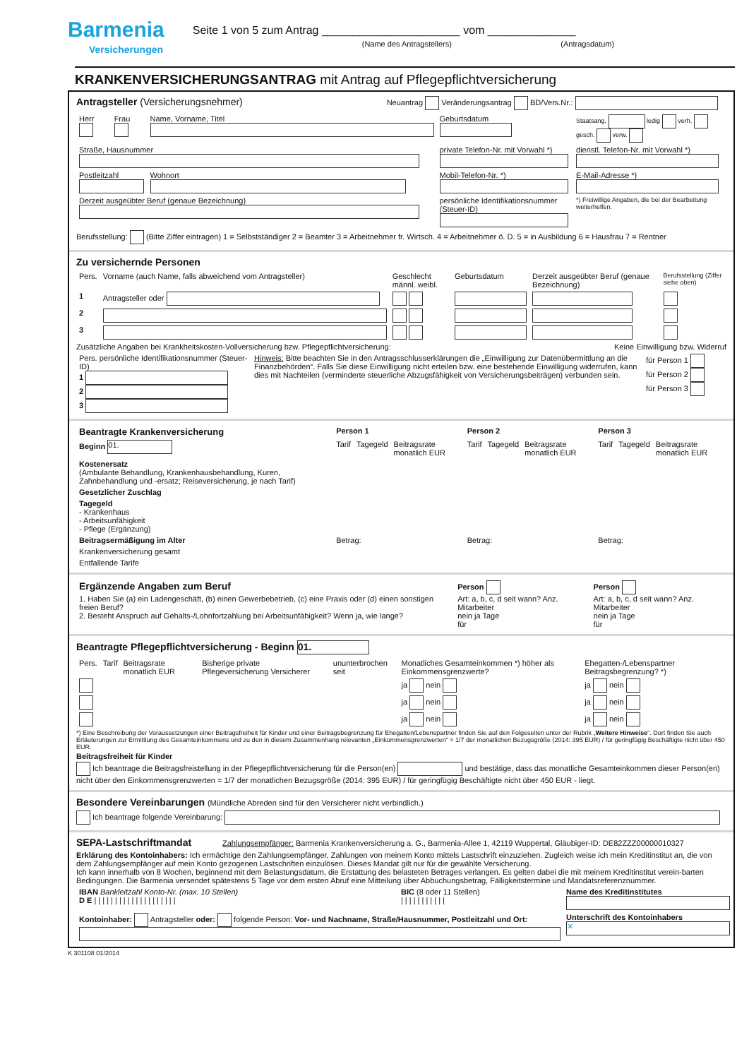Barmenia
Versicherungen
Seite 1 von 5 zum Antrag ______________________ vom ______________
(Name des Antragstellers) (Antragsdatum)
KRANKENVERSICHERUNGSANTRAG mit Antrag auf Pflegepflichtversicherung
Antragsteller (Versicherungsnehmer) Neuantrag Veränderungsantrag BD/Vers.Nr.:
| Herr | Frau | Name, Vorname, Titel | Geburtsdatum | Staatsang. ledig verh. gesch. verw. |
| Straße, Hausnummer | | | private Telefon-Nr. mit Vorwahl *) | dienstl. Telefon-Nr. mit Vorwahl *) |
| Postleitzahl | | Wohnort | Mobil-Telefon-Nr. *) | E-Mail-Adresse *) |
| Derzeit ausgeübter Beruf (genaue Bezeichnung) | | | persönliche Identifikationsnummer (Steuer-ID) | *) Freiwillige Angaben, die bei der Bearbeitung weiterhelfen. |
Berufsstellung: (Bitte Ziffer eintragen) 1 = Selbstständiger 2 = Beamter 3 = Arbeitnehmer fr. Wirtsch. 4 = Arbeitnehmer ö. D. 5 = in Ausbildung 6 = Hausfrau 7 = Rentner
Zu versichernde Personen
| Pers. | Vorname (auch Name, falls abweichend vom Antragsteller) | Geschlecht männl. weibl. | Geburtsdatum | Derzeit ausgeübter Beruf (genaue Bezeichnung) | Berufsstellung (Ziffer siehe oben) |
| --- | --- | --- | --- | --- | --- |
| 1 | Antragsteller oder | | | | |
| 2 | | | | | |
| 3 | | | | | |
Zusätzliche Angaben bei Krankheitskosten-Vollversicherung bzw. Pflegepflichtversicherung: Keine Einwilligung bzw. Widerruf
| Pers. persönliche Identifikationsnummer (Steuer-ID) 1 2 3 | Hinweis: Bitte beachten Sie in den Antragsschlusserklärungen die „Einwilligung zur Datenübermittlung an die Finanzbehörden“. Falls Sie diese Einwilligung nicht erteilen bzw. eine bestehende Einwilligung widerrufen, kann dies mit Nachteilen (verminderte steuerliche Abzugsfähigkeit von Versicherungsbeiträgen) verbunden sein. | für Person 1 für Person 2 für Person 3 |
| Beantragte Krankenversicherung | Person 1 | | | Person 2 | | | Person 3 | | |
| --- | --- | --- | --- | --- | --- | --- | --- | --- | --- |
| Beginn 01. | Tarif | Tagegeld | Beitragsrate monatlich EUR | Tarif | Tagegeld | Beitragsrate monatlich EUR | Tarif | Tagegeld | Beitragsrate monatlich EUR |
| Kostenersatz (Ambulante Behandlung, Krankenhausbehandlung, Kuren, Zahnbehandlung und -ersatz; Reiseversicherung, je nach Tarif) | | | | | | | | | |
| Gesetzlicher Zuschlag | | | | | | | | | |
| Tagegeld - Krankenhaus - Arbeitsunfähigkeit - Pflege (Ergänzung) | | | | | | | | | |
| Beitragsermäßigung im Alter | Betrag: | | | Betrag: | | | Betrag: | | |
| Krankenversicherung gesamt | | | | | | | | | |
| Entfallende Tarife | | | | | | | | | |
| Ergänzende Angaben zum Beruf 1. Haben Sie (a) ein Ladengeschäft, (b) einen Gewerbebetrieb, (c) eine Praxis oder (d) einen sonstigen freien Beruf? 2. Besteht Anspruch auf Gehalts-/Lohnfortzahlung bei Arbeitsunfähigkeit? Wenn ja, wie lange? | Person Art: a, b, c, d seit wann? Anz. Mitarbeiter nein ja Tage für | Person Art: a, b, c, d seit wann? Anz. Mitarbeiter nein ja Tage für |
Beantragte Pflegepflichtversicherung - Beginn 01.
| Pers. | Tarif | Beitragsrate monatlich EUR | Bisherige private Pflegeversicherung Versicherer | ununterbrochen seit | Monatliches Gesamteinkommen *) höher als Einkommensgrenzwerte? | Ehegatten-/Lebenspartner Beitragsbegrenzung? *) |
| --- | --- | --- | --- | --- | --- | --- |
| | | | | | ja nein | ja nein |
| | | | | | ja nein | ja nein |
| | | | | | ja nein | ja nein |
*) Eine Beschreibung der Voraussetzungen einer Beitragsfreiheit für Kinder und einer Beitragsbegrenzung für Ehegatten/Lebenspartner finden Sie auf den Folgeseiten unter der Rubrik „Weitere Hinweise“. Dort finden Sie auch Erläuterungen zur Ermittlung des Gesamteinkommens und zu den in diesem Zusammenhang relevanten „Einkommensgrenzwerten“ = 1/7 der monatlichen Bezugsgröße (2014: 395 EUR) / für geringfügig Beschäftigte nicht über 450 EUR.
Beitragsfreiheit für Kinder
Ich beantrage die Beitragsfreistellung in der Pflegepflichtversicherung für die Person(en) und bestätige, dass das monatliche Gesamteinkommen dieser Person(en) nicht über den Einkommensgrenzwerten = 1/7 der monatlichen Bezugsgröße (2014: 395 EUR) / für geringfügig Beschäftigte nicht über 450 EUR - liegt.
Besondere Vereinbarungen (Mündliche Abreden sind für den Versicherer nicht verbindlich.)
Ich beantrage folgende Vereinbarung:
SEPA-Lastschriftmandat Zahlungsempfänger: Barmenia Krankenversicherung a. G., Barmenia-Allee 1, 42119 Wuppertal, Gläubiger-ID: DE82ZZZ00000010327
Erklärung des Kontoinhabers: Ich ermächtige den Zahlungsempfänger, Zahlungen von meinem Konto mittels Lastschrift einzuziehen. Zugleich weise ich mein Kreditinstitut an, die von dem Zahlungsempfänger auf mein Konto gezogenen Lastschriften einzulösen. Dieses Mandat gilt nur für die gewählte Versicherung.
Ich kann innerhalb von 8 Wochen, beginnend mit dem Belastungsdatum, die Erstattung des belasteten Betrages verlangen. Es gelten dabei die mit meinem Kreditinstitut verein-barten Bedingungen. Die Barmenia versendet spätestens 5 Tage vor dem ersten Abruf eine Mitteilung über Abbuchungsbetrag, Fälligkeitstermine und Mandatsreferenznummer.
| IBAN Bankleitzahl Konto-Nr. (max. 10 Stellen) D E / / / / / / / / / / / / / / / / / / / / | BIC (8 oder 11 Stellen) / / / / / / / / / / / | Name des Kreditinstitutes |
| Kontoinhaber: Antragsteller oder: folgende Person: Vor- und Nachname, Straße/Hausnummer, Postleitzahl und Ort: | | Unterschrift des Kontoinhabers ✕ |
K 301108 01/2014